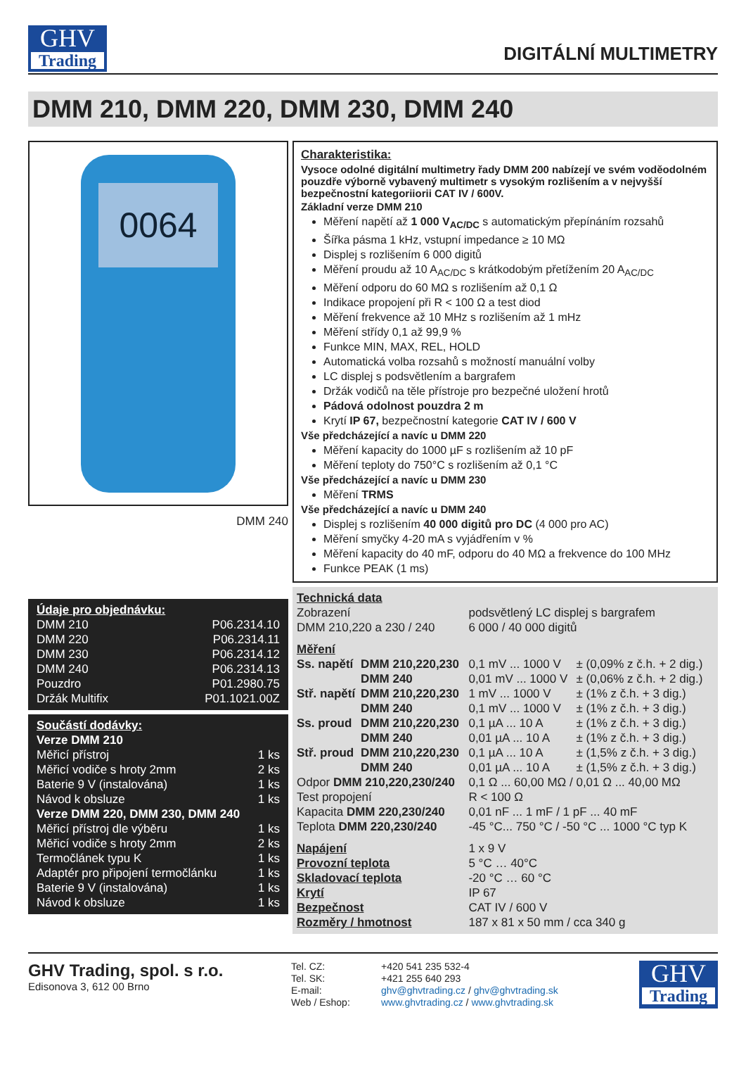GHV
Trading
DIGITÁLNÍ MULTIMETRY
DMM 210, DMM 220, DMM 230, DMM 240
0064
DMM 240
Údaje pro objednávku:
| DMM 210 | P06.2314.10 |
| DMM 220 | P06.2314.11 |
| DMM 230 | P06.2314.12 |
| DMM 240 | P06.2314.13 |
| Pouzdro | P01.2980.75 |
| Držák Multifix | P01.1021.00Z |
Součástí dodávky:
| Verze DMM 210 | |
| Měřicí přístroj | 1 ks |
| Měřicí vodiče s hroty 2mm | 2 ks |
| Baterie 9 V (instalována) | 1 ks |
| Návod k obsluze | 1 ks |
| Verze DMM 220, DMM 230, DMM 240 | |
| Měřicí přístroj dle výběru | 1 ks |
| Měřicí vodiče s hroty 2mm | 2 ks |
| Termočlánek typu K | 1 ks |
| Adaptér pro připojení termočlánku | 1 ks |
| Baterie 9 V (instalována) | 1 ks |
| Návod k obsluze | 1 ks |
Charakteristika:
Vysoce odolné digitální multimetry řady DMM 200 nabízejí ve svém voděodolném pouzdře výborně vybavený multimetr s vysokým rozlišením a v nejvyšší bezpečnostní kategoriiorii CAT IV / 600V.
Základní verze DMM 210
Měření napětí až 1 000 V<sub>AC/DC</sub> s automatickým přepínáním rozsahů
Šířka pásma 1 kHz, vstupní impedance ≥ 10 MΩ
Displej s rozlišením 6 000 digitů
Měření proudu až 10 A<sub>AC/DC</sub> s krátkodobým přetížením 20 A<sub>AC/DC</sub>
Měření odporu do 60 MΩ s rozlišením až 0,1 Ω
Indikace propojení při R < 100 Ω a test diod
Měření frekvence až 10 MHz s rozlišením až 1 mHz
Měření střídy 0,1 až 99,9 %
Funkce MIN, MAX, REL, HOLD
Automatická volba rozsahů s možností manuální volby
LC displej s podsvětlením a bargrafem
Držák vodičů na těle přístroje pro bezpečné uložení hrotů
Pádová odolnost pouzdra 2 m
Krytí IP 67, bezpečnostní kategorie CAT IV / 600 V
Vše předcházející a navíc u DMM 220
Měření kapacity do 1000 µF s rozlišením až 10 pF
Měření teploty do 750°C s rozlišením až 0,1 °C
Vše předcházející a navíc u DMM 230
Měření TRMS
Vše předcházející a navíc u DMM 240
Displej s rozlišením 40 000 digitů pro DC (4 000 pro AC)
Měření smyčky 4-20 mA s vyjádřením v %
Měření kapacity do 40 mF, odporu do 40 MΩ a frekvence do 100 MHz
Funkce PEAK (1 ms)
Technická data
| Zobrazení | | podsvětlený LC displej s bargrafem | |
| DMM 210,220 a 230 / 240 | | 6 000 / 40 000 digitů | |
| Měření | | | |
| Ss. napětí | DMM 210,220,230 | 0,1 mV ... 1000 V | ± (0,09% z č.h. + 2 dig.) |
| | DMM 240 | 0,01 mV ... 1000 V | ± (0,06% z č.h. + 2 dig.) |
| Stř. napětí | DMM 210,220,230 | 1 mV ... 1000 V | ± (1% z č.h. + 3 dig.) |
| | DMM 240 | 0,1 mV ... 1000 V | ± (1% z č.h. + 3 dig.) |
| Ss. proud | DMM 210,220,230 | 0,1 µA ... 10 A | ± (1% z č.h. + 3 dig.) |
| | DMM 240 | 0,01 µA ... 10 A | ± (1% z č.h. + 3 dig.) |
| Stř. proud | DMM 210,220,230 | 0,1 µA ... 10 A | ± (1,5% z č.h. + 3 dig.) |
| | DMM 240 | 0,01 µA ... 10 A | ± (1,5% z č.h. + 3 dig.) |
| Odpor DMM 210,220,230/240 | | 0,1 Ω ... 60,00 MΩ / 0,01 Ω ... 40,00 MΩ | |
| Test propojení | | R < 100 Ω | |
| Kapacita DMM 220,230/240 | | 0,01 nF ... 1 mF / 1 pF ... 40 mF | |
| Teplota DMM 220,230/240 | | -45 °C... 750 °C / -50 °C ... 1000 °C typ K | |
| Napájení | | 1 x 9 V | |
| Provozní teplota | | 5 °C … 40°C | |
| Skladovací teplota | | -20 °C … 60 °C | |
| Krytí | | IP 67 | |
| Bezpečnost | | CAT IV / 600 V | |
| Rozměry / hmotnost | | 187 x 81 x 50 mm / cca 340 g | |
GHV Trading, spol. s r.o.
Edisonova 3, 612 00 Brno
Tel. CZ:
Tel. SK:
E-mail:
Web / Eshop:
+420 541 235 532-4
+421 255 640 293
ghv@ghvtrading.cz / ghv@ghvtrading.sk
www.ghvtrading.cz / www.ghvtrading.sk
GHV
Trading